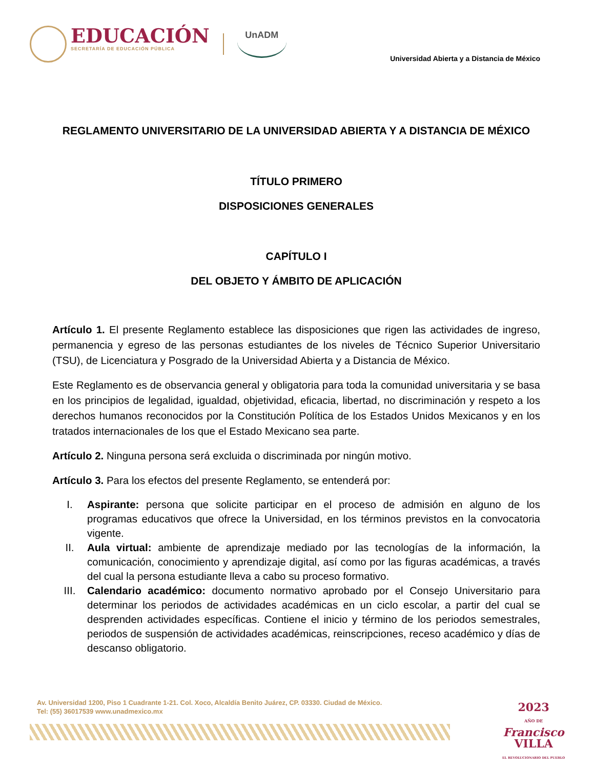EDUCACIÓN
SECRETARÍA DE EDUCACIÓN PÚBLICA
UnADM
Universidad Abierta y a Distancia de México
REGLAMENTO UNIVERSITARIO DE LA UNIVERSIDAD ABIERTA Y A DISTANCIA DE MÉXICO
TÍTULO PRIMERO
DISPOSICIONES GENERALES
CAPÍTULO I
DEL OBJETO Y ÁMBITO DE APLICACIÓN
Artículo 1. El presente Reglamento establece las disposiciones que rigen las actividades de ingreso, permanencia y egreso de las personas estudiantes de los niveles de Técnico Superior Universitario (TSU), de Licenciatura y Posgrado de la Universidad Abierta y a Distancia de México.
Este Reglamento es de observancia general y obligatoria para toda la comunidad universitaria y se basa en los principios de legalidad, igualdad, objetividad, eficacia, libertad, no discriminación y respeto a los derechos humanos reconocidos por la Constitución Política de los Estados Unidos Mexicanos y en los tratados internacionales de los que el Estado Mexicano sea parte.
Artículo 2. Ninguna persona será excluida o discriminada por ningún motivo.
Artículo 3. Para los efectos del presente Reglamento, se entenderá por:
I. Aspirante: persona que solicite participar en el proceso de admisión en alguno de los programas educativos que ofrece la Universidad, en los términos previstos en la convocatoria vigente.
II. Aula virtual: ambiente de aprendizaje mediado por las tecnologías de la información, la comunicación, conocimiento y aprendizaje digital, así como por las figuras académicas, a través del cual la persona estudiante lleva a cabo su proceso formativo.
III. Calendario académico: documento normativo aprobado por el Consejo Universitario para determinar los periodos de actividades académicas en un ciclo escolar, a partir del cual se desprenden actividades específicas. Contiene el inicio y término de los periodos semestrales, periodos de suspensión de actividades académicas, reinscripciones, receso académico y días de descanso obligatorio.
Av. Universidad 1200, Piso 1 Cuadrante 1-21. Col. Xoco, Alcaldía Benito Juárez, CP. 03330. Ciudad de México.
Tel: (55) 36017539 www.unadmexico.mx
2023
AÑO DE
Francisco
VILLA
EL REVOLUCIONARIO DEL PUEBLO